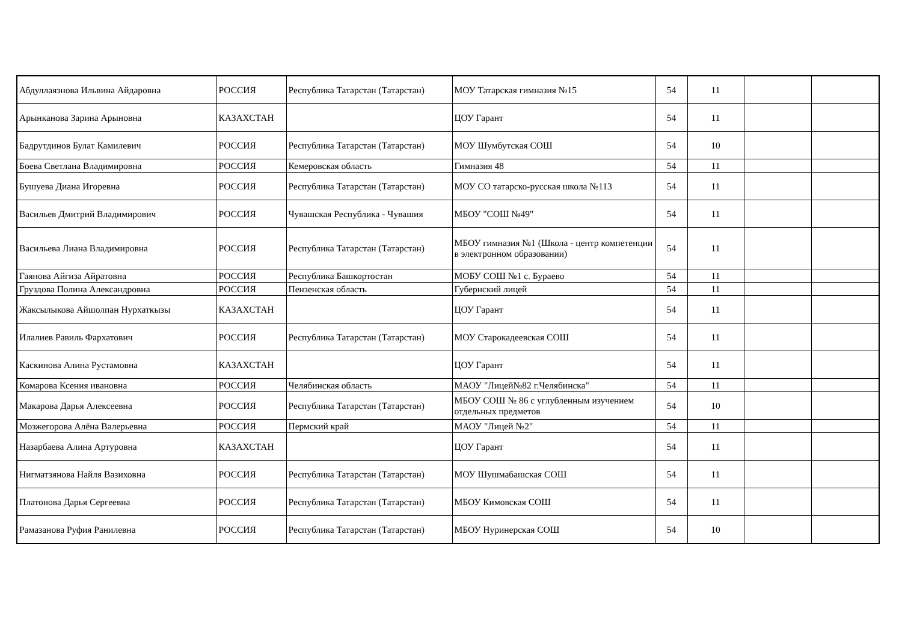| Абдуллаязнова Ильвина Айдаровна | РОССИЯ | Республика Татарстан (Татарстан) | МОУ Татарская гимназия №15 | 54 | 11 | | |
| Арынканова Зарина Арыновна | КАЗАХСТАН | | ЦОУ Гарант | 54 | 11 | | |
| Бадрутдинов Булат Камилевич | РОССИЯ | Республика Татарстан (Татарстан) | МОУ Шумбутская СОШ | 54 | 10 | | |
| Боева Светлана Владимировна | РОССИЯ | Кемеровская область | Гимназия 48 | 54 | 11 | | |
| Бушуева Диана Игоревна | РОССИЯ | Республика Татарстан (Татарстан) | МОУ СО татарско-русская школа №113 | 54 | 11 | | |
| Васильев Дмитрий Владимирович | РОССИЯ | Чувашская Республика - Чувашия | МБОУ "СОШ №49" | 54 | 11 | | |
| Васильева Лиана Владимировна | РОССИЯ | Республика Татарстан (Татарстан) | МБОУ гимназия №1 (Школа - центр компетенции в электронном образовании) | 54 | 11 | | |
| Гаянова Айгиза Айратовна | РОССИЯ | Республика Башкортостан | МОБУ СОШ №1 с. Бураево | 54 | 11 | | |
| Груздова Полина Александровна | РОССИЯ | Пензенская область | Губернский лицей | 54 | 11 | | |
| Жаксылыкова Айшолпан Нурхаткызы | КАЗАХСТАН | | ЦОУ Гарант | 54 | 11 | | |
| Илалиев Равиль Фархатович | РОССИЯ | Республика Татарстан (Татарстан) | МОУ Старокадеевская СОШ | 54 | 11 | | |
| Каскинова Алина Рустамовна | КАЗАХСТАН | | ЦОУ Гарант | 54 | 11 | | |
| Комарова Ксения ивановна | РОССИЯ | Челябинская область | МАОУ "Лицей№82 г.Челябинска" | 54 | 11 | | |
| Макарова Дарья Алексеевна | РОССИЯ | Республика Татарстан (Татарстан) | МБОУ СОШ № 86 с углубленным изучением отдельных предметов | 54 | 10 | | |
| Мозжегорова Алёна Валерьевна | РОССИЯ | Пермский край | МАОУ "Лицей №2" | 54 | 11 | | |
| Назарбаева Алина Артуровна | КАЗАХСТАН | | ЦОУ Гарант | 54 | 11 | | |
| Нигматзянова Найля Вазиховна | РОССИЯ | Республика Татарстан (Татарстан) | МОУ Шушмабашская СОШ | 54 | 11 | | |
| Платонова Дарья Сергеевна | РОССИЯ | Республика Татарстан (Татарстан) | МБОУ Кимовская СОШ | 54 | 11 | | |
| Рамазанова Руфия Ранилевна | РОССИЯ | Республика Татарстан (Татарстан) | МБОУ Нуринерская СОШ | 54 | 10 | | |